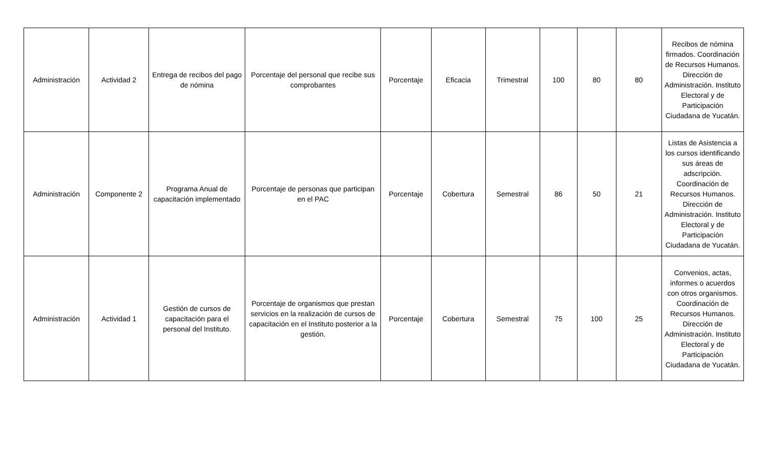| Administración | Actividad 2 | Entrega de recibos del pago de nómina | Porcentaje del personal que recibe sus comprobantes | Porcentaje | Eficacia | Trimestral | 100 | 80 | 80 | Recibos de nómina firmados. Coordinación de Recursos Humanos. Dirección de Administración. Instituto Electoral y de Participación Ciudadana de Yucatán. |
| Administración | Componente 2 | Programa Anual de capacitación implementado | Porcentaje de personas que participan en el PAC | Porcentaje | Cobertura | Semestral | 86 | 50 | 21 | Listas de Asistencia a los cursos identificando sus áreas de adscripción. Coordinación de Recursos Humanos. Dirección de Administración. Instituto Electoral y de Participación Ciudadana de Yucatán. |
| Administración | Actividad 1 | Gestión de cursos de capacitación para el personal del Instituto. | Porcentaje de organismos que prestan servicios en la realización de cursos de capacitación en el Instituto posterior a la gestión. | Porcentaje | Cobertura | Semestral | 75 | 100 | 25 | Convenios, actas, informes o acuerdos con otros organismos. Coordinación de Recursos Humanos. Dirección de Administración. Instituto Electoral y de Participación Ciudadana de Yucatán. |